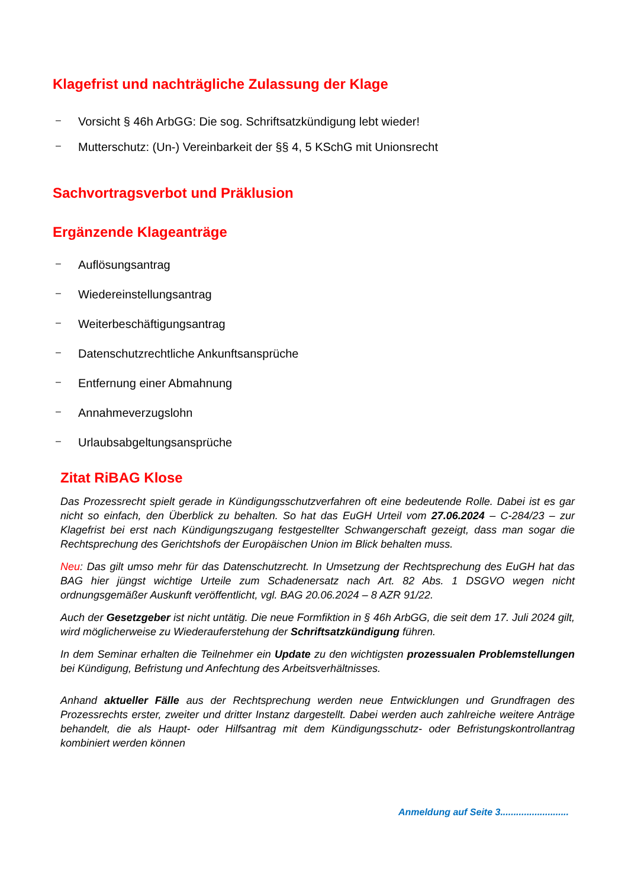Klagefrist und nachträgliche Zulassung der Klage
– Vorsicht § 46h ArbGG: Die sog. Schriftsatzkündigung lebt wieder!
– Mutterschutz: (Un-) Vereinbarkeit der §§ 4, 5 KSchG mit Unionsrecht
Sachvortragsverbot und Präklusion
Ergänzende Klageanträge
– Auflösungsantrag
– Wiedereinstellungsantrag
– Weiterbeschäftigungsantrag
– Datenschutzrechtliche Ankunftsansprüche
– Entfernung einer Abmahnung
– Annahmeverzugslohn
– Urlaubsabgeltungsansprüche
Zitat RiBAG Klose
Das Prozessrecht spielt gerade in Kündigungsschutzverfahren oft eine bedeutende Rolle. Dabei ist es gar nicht so einfach, den Überblick zu behalten. So hat das EuGH Urteil vom 27.06.2024 – C-284/23 – zur Klagefrist bei erst nach Kündigungszugang festgestellter Schwangerschaft gezeigt, dass man sogar die Rechtsprechung des Gerichtshofs der Europäischen Union im Blick behalten muss.
Neu: Das gilt umso mehr für das Datenschutzrecht. In Umsetzung der Rechtsprechung des EuGH hat das BAG hier jüngst wichtige Urteile zum Schadenersatz nach Art. 82 Abs. 1 DSGVO wegen nicht ordnungsgemäßer Auskunft veröffentlicht, vgl. BAG 20.06.2024 – 8 AZR 91/22.
Auch der Gesetzgeber ist nicht untätig. Die neue Formfiktion in § 46h ArbGG, die seit dem 17. Juli 2024 gilt, wird möglicherweise zu Wiederauferstehung der Schriftsatzkündigung führen.
In dem Seminar erhalten die Teilnehmer ein Update zu den wichtigsten prozessualen Problemstellungen bei Kündigung, Befristung und Anfechtung des Arbeitsverhältnisses.
Anhand aktueller Fälle aus der Rechtsprechung werden neue Entwicklungen und Grundfragen des Prozessrechts erster, zweiter und dritter Instanz dargestellt. Dabei werden auch zahlreiche weitere Anträge behandelt, die als Haupt- oder Hilfsantrag mit dem Kündigungsschutz- oder Befristungskontrollantrag kombiniert werden können
Anmeldung auf Seite 3..........................